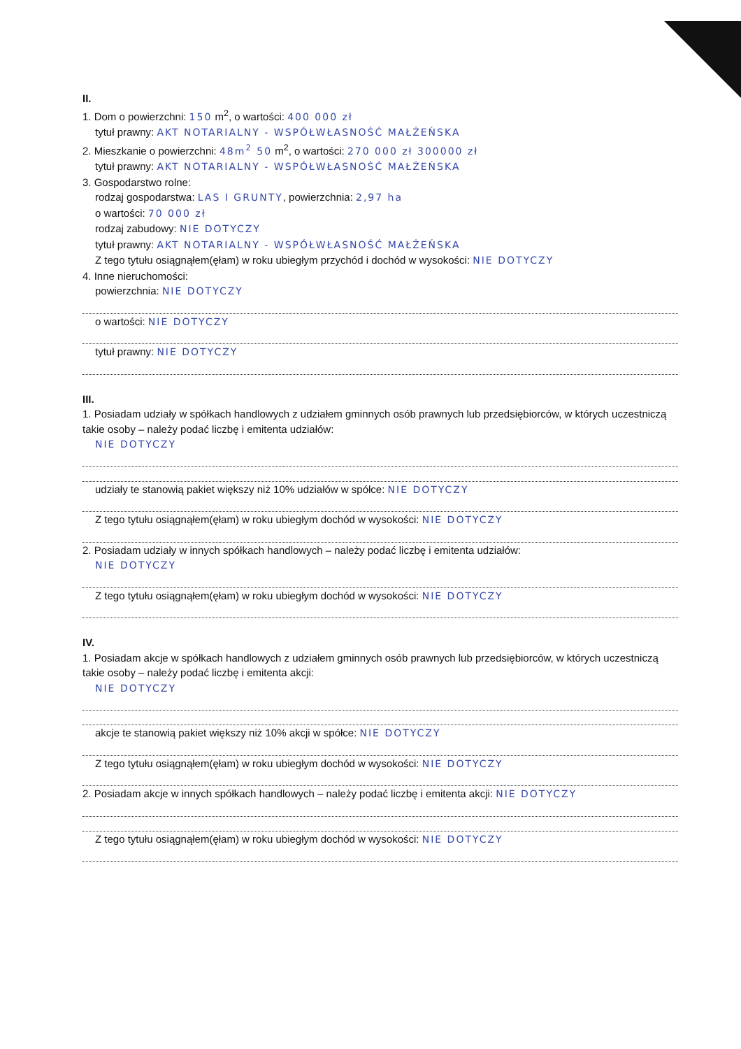II.
1. Dom o powierzchni: 150 m<sup>2</sup>, o wartości: 400 000 zł
tytuł prawny: AKT NOTARIALNY - WSPÓŁWŁASNOŚĆ MAŁŻEŃSKA
2. Mieszkanie o powierzchni: 48m<sup>2</sup> 50 m<sup>2</sup>, o wartości: 270 000 zł 300000 zł
tytuł prawny: AKT NOTARIALNY - WSPÓŁWŁASNOŚĆ MAŁŻEŃSKA
3. Gospodarstwo rolne:
rodzaj gospodarstwa: LAS I GRUNTY, powierzchnia: 2,97 ha
o wartości: 70 000 zł
rodzaj zabudowy: NIE DOTYCZY
tytuł prawny: AKT NOTARIALNY - WSPÓŁWŁASNOŚĆ MAŁŻEŃSKA
Z tego tytułu osiągnąłem(ęłam) w roku ubiegłym przychód i dochód w wysokości: NIE DOTYCZY
4. Inne nieruchomości:
powierzchnia: NIE DOTYCZY
o wartości: NIE DOTYCZY
tytuł prawny: NIE DOTYCZY
III.
1. Posiadam udziały w spółkach handlowych z udziałem gminnych osób prawnych lub przedsiębiorców, w których uczestniczą takie osoby – należy podać liczbę i emitenta udziałów:
NIE DOTYCZY
udziały te stanowią pakiet większy niż 10% udziałów w spółce: NIE DOTYCZY
Z tego tytułu osiągnąłem(ęłam) w roku ubiegłym dochód w wysokości: NIE DOTYCZY
2. Posiadam udziały w innych spółkach handlowych – należy podać liczbę i emitenta udziałów:
NIE DOTYCZY
Z tego tytułu osiągnąłem(ęłam) w roku ubiegłym dochód w wysokości: NIE DOTYCZY
IV.
1. Posiadam akcje w spółkach handlowych z udziałem gminnych osób prawnych lub przedsiębiorców, w których uczestniczą takie osoby – należy podać liczbę i emitenta akcji:
NIE DOTYCZY
akcje te stanowią pakiet większy niż 10% akcji w spółce: NIE DOTYCZY
Z tego tytułu osiągnąłem(ęłam) w roku ubiegłym dochód w wysokości: NIE DOTYCZY
2. Posiadam akcje w innych spółkach handlowych – należy podać liczbę i emitenta akcji: NIE DOTYCZY
Z tego tytułu osiągnąłem(ęłam) w roku ubiegłym dochód w wysokości: NIE DOTYCZY